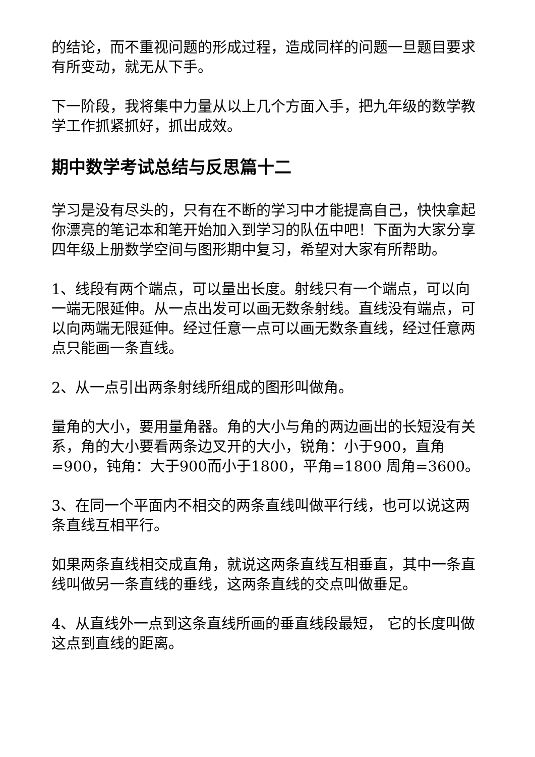的结论，而不重视问题的形成过程，造成同样的问题一旦题目要求有所变动，就无从下手。
下一阶段，我将集中力量从以上几个方面入手，把九年级的数学教学工作抓紧抓好，抓出成效。
期中数学考试总结与反思篇十二
学习是没有尽头的，只有在不断的学习中才能提高自己，快快拿起你漂亮的笔记本和笔开始加入到学习的队伍中吧！下面为大家分享四年级上册数学空间与图形期中复习，希望对大家有所帮助。
1、线段有两个端点，可以量出长度。射线只有一个端点，可以向一端无限延伸。从一点出发可以画无数条射线。直线没有端点，可以向两端无限延伸。经过任意一点可以画无数条直线，经过任意两点只能画一条直线。
2、从一点引出两条射线所组成的图形叫做角。
量角的大小，要用量角器。角的大小与角的两边画出的长短没有关系，角的大小要看两条边叉开的大小，锐角：小于900，直角=900，钝角：大于900而小于1800，平角=1800 周角=3600。
3、在同一个平面内不相交的两条直线叫做平行线，也可以说这两条直线互相平行。
如果两条直线相交成直角，就说这两条直线互相垂直，其中一条直线叫做另一条直线的垂线，这两条直线的交点叫做垂足。
4、从直线外一点到这条直线所画的垂直线段最短， 它的长度叫做这点到直线的距离。